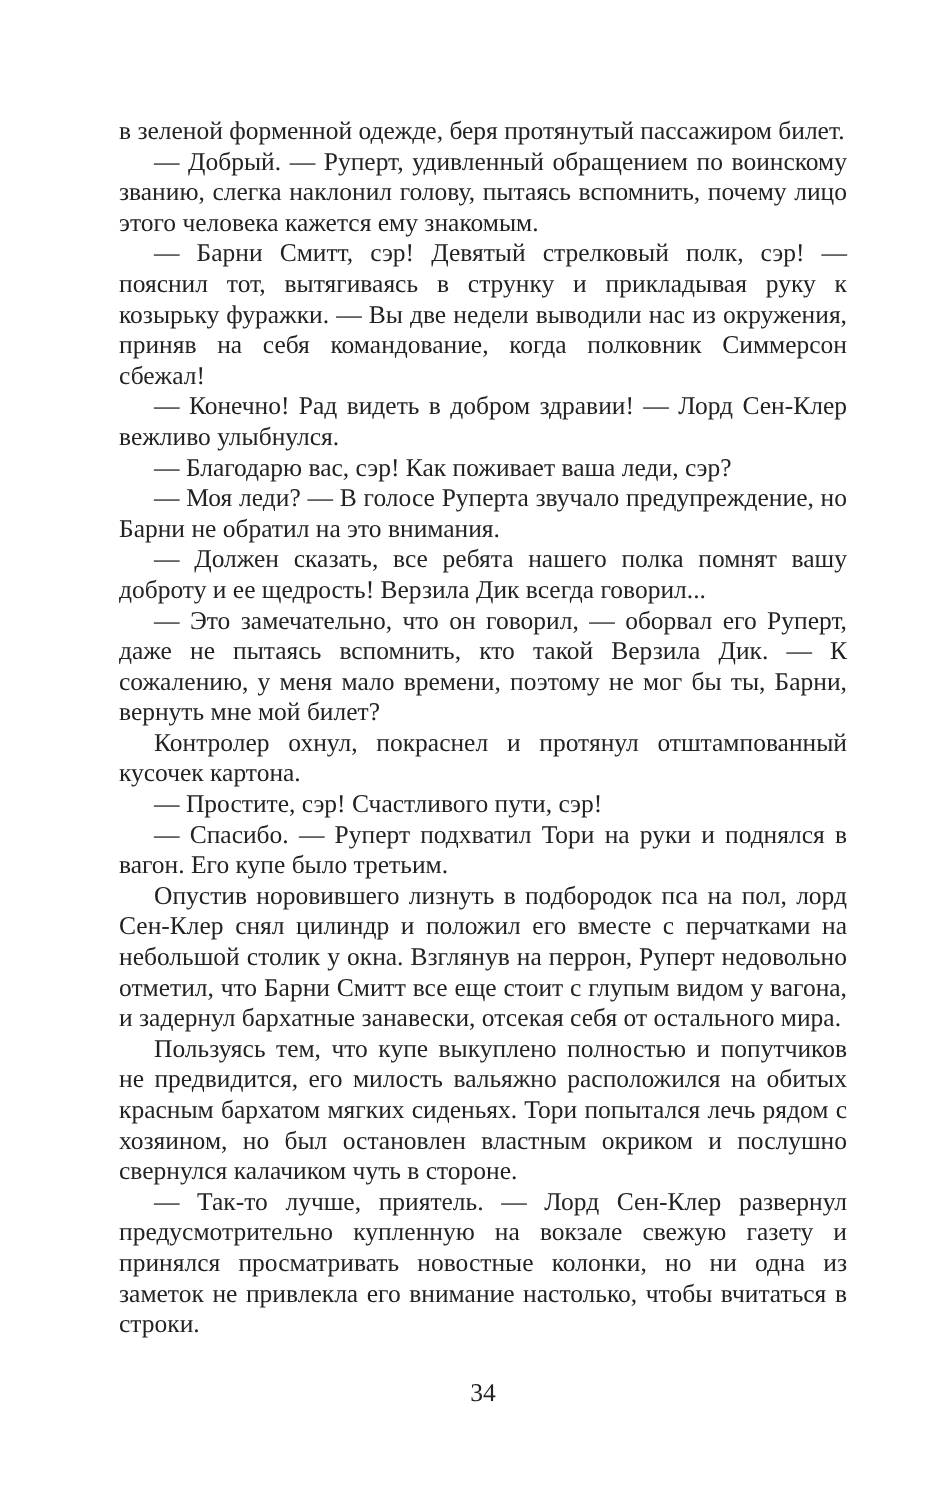в зеленой форменной одежде, беря протянутый пассажиром билет.
— Добрый. — Руперт, удивленный обращением по воинскому званию, слегка наклонил голову, пытаясь вспомнить, почему лицо этого человека кажется ему знакомым.
— Барни Смитт, сэр! Девятый стрелковый полк, сэр! — пояснил тот, вытягиваясь в струнку и прикладывая руку к козырьку фуражки. — Вы две недели выводили нас из окружения, приняв на себя командование, когда полковник Симмерсон сбежал!
— Конечно! Рад видеть в добром здравии! — Лорд Сен-Клер вежливо улыбнулся.
— Благодарю вас, сэр! Как поживает ваша леди, сэр?
— Моя леди? — В голосе Руперта звучало предупреждение, но Барни не обратил на это внимания.
— Должен сказать, все ребята нашего полка помнят вашу доброту и ее щедрость! Верзила Дик всегда говорил...
— Это замечательно, что он говорил, — оборвал его Руперт, даже не пытаясь вспомнить, кто такой Верзила Дик. — К сожалению, у меня мало времени, поэтому не мог бы ты, Барни, вернуть мне мой билет?
Контролер охнул, покраснел и протянул отштампованный кусочек картона.
— Простите, сэр! Счастливого пути, сэр!
— Спасибо. — Руперт подхватил Тори на руки и поднялся в вагон. Его купе было третьим.
Опустив норовившего лизнуть в подбородок пса на пол, лорд Сен-Клер снял цилиндр и положил его вместе с перчатками на небольшой столик у окна. Взглянув на перрон, Руперт недовольно отметил, что Барни Смитт все еще стоит с глупым видом у вагона, и задернул бархатные занавески, отсекая себя от остального мира.
Пользуясь тем, что купе выкуплено полностью и попутчиков не предвидится, его милость вальяжно расположился на обитых красным бархатом мягких сиденьях. Тори попытался лечь рядом с хозяином, но был остановлен властным окриком и послушно свернулся калачиком чуть в стороне.
— Так-то лучше, приятель. — Лорд Сен-Клер развернул предусмотрительно купленную на вокзале свежую газету и принялся просматривать новостные колонки, но ни одна из заметок не привлекла его внимание настолько, чтобы вчитаться в строки.
34